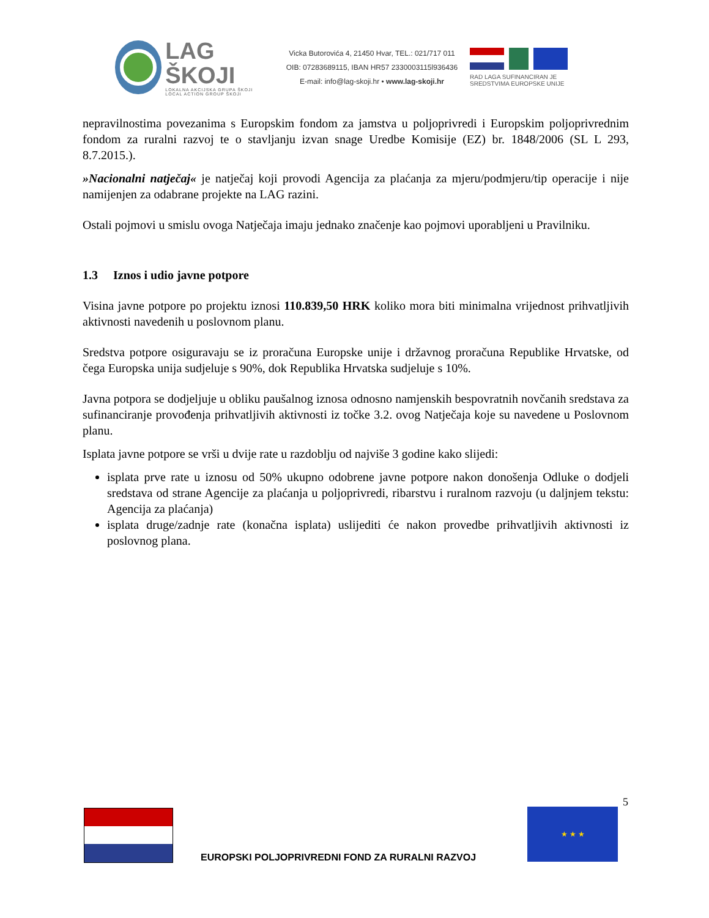LAG ŠKOJI
LOKALNA AKCIJSKA GRUPA ŠKOJI
LOCAL ACTION GROUP ŠKOJI
Vicka Butorovića 4, 21450 Hvar, TEL.: 021/717 011
OIB: 07283689115, IBAN HR57 2330003115l936436
E-mail: info@lag-skoji.hr • www.lag-skoji.hr
RAD LAGA SUFINANCIRAN JE SREDSTVIMA EUROPSKE UNIJE
nepravilnostima povezanima s Europskim fondom za jamstva u poljoprivredi i Europskim poljoprivrednim fondom za ruralni razvoj te o stavljanju izvan snage Uredbe Komisije (EZ) br. 1848/2006 (SL L 293, 8.7.2015.).
»Nacionalni natječaj« je natječaj koji provodi Agencija za plaćanja za mjeru/podmjeru/tip operacije i nije namijenjen za odabrane projekte na LAG razini.
Ostali pojmovi u smislu ovoga Natječaja imaju jednako značenje kao pojmovi uporabljeni u Pravilniku.
1.3 Iznos i udio javne potpore
Visina javne potpore po projektu iznosi 110.839,50 HRK koliko mora biti minimalna vrijednost prihvatljivih aktivnosti navedenih u poslovnom planu.
Sredstva potpore osiguravaju se iz proračuna Europske unije i državnog proračuna Republike Hrvatske, od čega Europska unija sudjeluje s 90%, dok Republika Hrvatska sudjeluje s 10%.
Javna potpora se dodjeljuje u obliku paušalnog iznosa odnosno namjenskih bespovratnih novčanih sredstava za sufinanciranje provođenja prihvatljivih aktivnosti iz točke 3.2. ovog Natječaja koje su navedene u Poslovnom planu.
Isplata javne potpore se vrši u dvije rate u razdoblju od najviše 3 godine kako slijedi:
isplata prve rate u iznosu od 50% ukupno odobrene javne potpore nakon donošenja Odluke o dodjeli sredstava od strane Agencije za plaćanja u poljoprivredi, ribarstvu i ruralnom razvoju (u daljnjem tekstu: Agencija za plaćanja)
isplata druge/zadnje rate (konačna isplata) uslijediti će nakon provedbe prihvatljivih aktivnosti iz poslovnog plana.
5
★ ★ ★
EUROPSKI POLJOPRIVREDNI FOND ZA RURALNI RAZVOJ